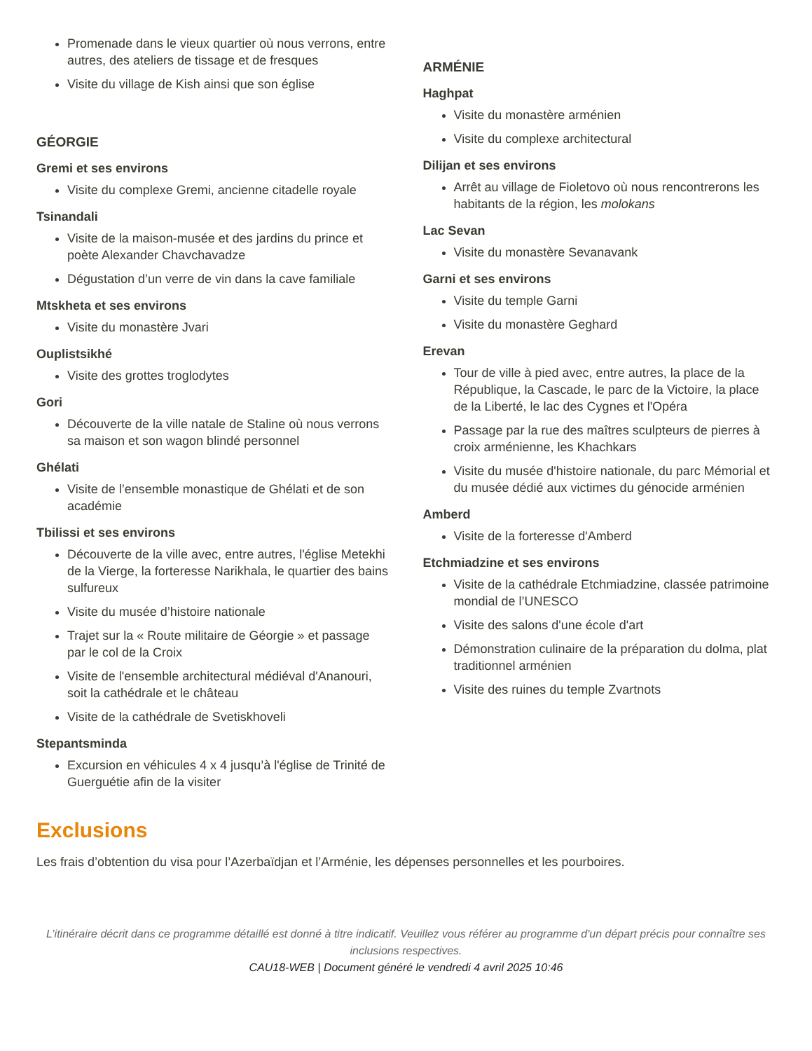Promenade dans le vieux quartier où nous verrons, entre autres, des ateliers de tissage et de fresques
Visite du village de Kish ainsi que son église
GÉORGIE
Gremi et ses environs
Visite du complexe Gremi, ancienne citadelle royale
Tsinandali
Visite de la maison-musée et des jardins du prince et poète Alexander Chavchavadze
Dégustation d’un verre de vin dans la cave familiale
Mtskheta et ses environs
Visite du monastère Jvari
Ouplistsikhé
Visite des grottes troglodytes
Gori
Découverte de la ville natale de Staline où nous verrons sa maison et son wagon blindé personnel
Ghélati
Visite de l’ensemble monastique de Ghélati et de son académie
Tbilissi et ses environs
Découverte de la ville avec, entre autres, l'église Metekhi de la Vierge, la forteresse Narikhala, le quartier des bains sulfureux
Visite du musée d’histoire nationale
Trajet sur la « Route militaire de Géorgie » et passage par le col de la Croix
Visite de l'ensemble architectural médiéval d'Ananouri, soit la cathédrale et le château
Visite de la cathédrale de Svetiskhoveli
Stepantsminda
Excursion en véhicules 4 x 4 jusqu’à l'église de Trinité de Guerguétie afin de la visiter
ARMÉNIE
Haghpat
Visite du monastère arménien
Visite du complexe architectural
Dilijan et ses environs
Arrêt au village de Fioletovo où nous rencontrerons les habitants de la région, les molokans
Lac Sevan
Visite du monastère Sevanavank
Garni et ses environs
Visite du temple Garni
Visite du monastère Geghard
Erevan
Tour de ville à pied avec, entre autres, la place de la République, la Cascade, le parc de la Victoire, la place de la Liberté, le lac des Cygnes et l'Opéra
Passage par la rue des maîtres sculpteurs de pierres à croix arménienne, les Khachkars
Visite du musée d'histoire nationale, du parc Mémorial et du musée dédié aux victimes du génocide arménien
Amberd
Visite de la forteresse d'Amberd
Etchmiadzine et ses environs
Visite de la cathédrale Etchmiadzine, classée patrimoine mondial de l’UNESCO
Visite des salons d'une école d'art
Démonstration culinaire de la préparation du dolma, plat traditionnel arménien
Visite des ruines du temple Zvartnots
Exclusions
Les frais d’obtention du visa pour l’Azerbaïdjan et l’Arménie, les dépenses personnelles et les pourboires.
L’itinéraire décrit dans ce programme détaillé est donné à titre indicatif. Veuillez vous référer au programme d'un départ précis pour connaître ses inclusions respectives.
CAU18-WEB | Document généré le vendredi 4 avril 2025 10:46